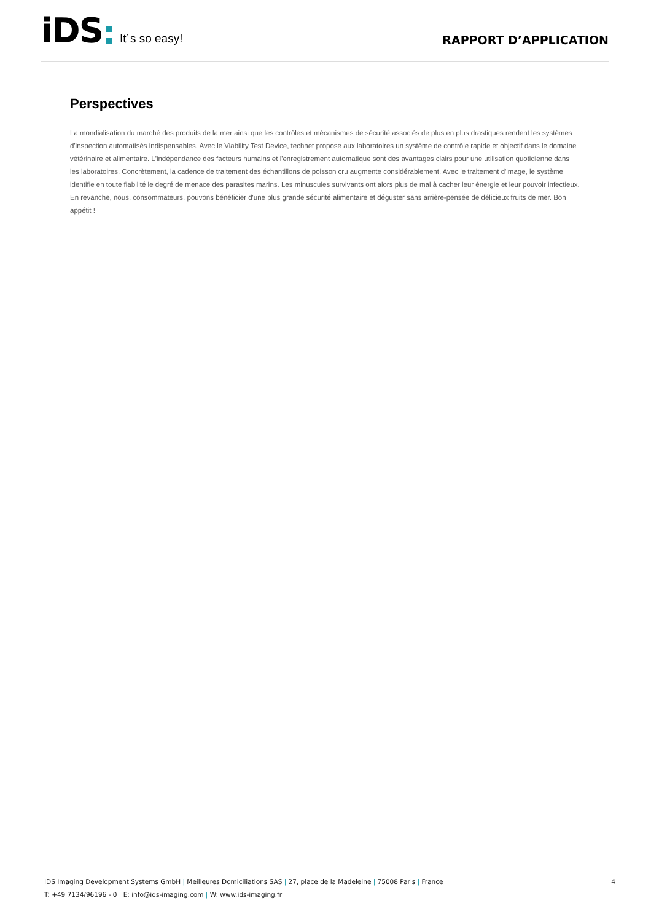iDS It´s so easy!
RAPPORT D’APPLICATION
Perspectives
La mondialisation du marché des produits de la mer ainsi que les contrôles et mécanismes de sécurité associés de plus en plus drastiques rendent les systèmes d'inspection automatisés indispensables. Avec le Viability Test Device, technet propose aux laboratoires un système de contrôle rapide et objectif dans le domaine vétérinaire et alimentaire. L'indépendance des facteurs humains et l'enregistrement automatique sont des avantages clairs pour une utilisation quotidienne dans les laboratoires. Concrètement, la cadence de traitement des échantillons de poisson cru augmente considérablement. Avec le traitement d'image, le système identifie en toute fiabilité le degré de menace des parasites marins. Les minuscules survivants ont alors plus de mal à cacher leur énergie et leur pouvoir infectieux. En revanche, nous, consommateurs, pouvons bénéficier d'une plus grande sécurité alimentaire et déguster sans arrière-pensée de délicieux fruits de mer. Bon appétit !
4
IDS Imaging Development Systems GmbH | Meilleures Domiciliations SAS | 27, place de la Madeleine | 75008 Paris | France
T: +49 7134/96196 - 0 | E: info@ids-imaging.com | W: www.ids-imaging.fr